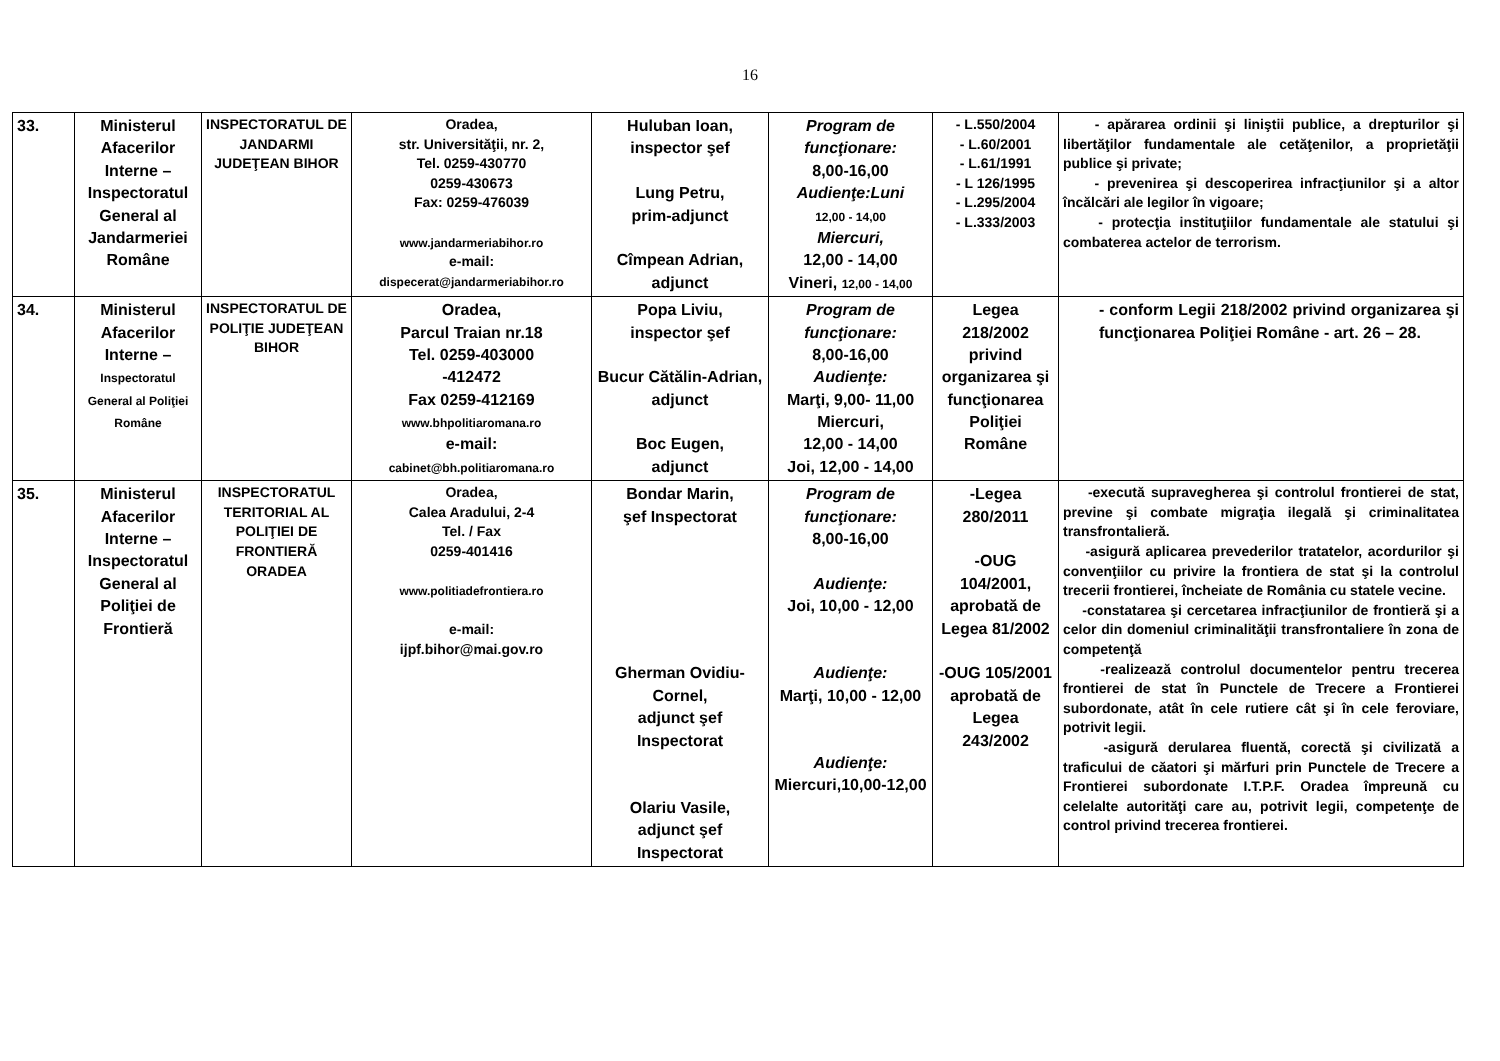16
| 33. | Ministerul Afacerilor Interne – Inspectoratul General al Jandarmeriei Române | INSPECTORATUL DE JANDARMI JUDEŢEAN BIHOR | Oradea, str. Universităţii, nr. 2, Tel. 0259-430770 0259-430673 Fax: 0259-476039 www.jandarmeriabihor.ro e-mail: dispecerat@jandarmeriabihor.ro | Huluban Ioan, inspector şef Lung Petru, prim-adjunct Cîmpean Adrian, adjunct | Program de funcţionare: 8,00-16,00 Audienţe:Luni 12,00 - 14,00 Miercuri, 12,00 - 14,00 Vineri, 12,00 - 14,00 | - L.550/2004 - L.60/2001 - L.61/1991 - L 126/1995 - L.295/2004 - L.333/2003 | - apărarea ordinii şi liniştii publice, a drepturilor şi libertăţilor fundamentale ale cetăţenilor, a proprietăţii publice şi private; - prevenirea şi descoperirea infracţiunilor şi a altor încălcări ale legilor în vigoare; - protecţia instituţiilor fundamentale ale statului şi combaterea actelor de terrorism. |
| 34. | Ministerul Afacerilor Interne – Inspectoratul General al Poliţiei Române | INSPECTORATUL DE POLIŢIE JUDEŢEAN BIHOR | Oradea, Parcul Traian nr.18 Tel. 0259-403000 -412472 Fax 0259-412169 www.bhpolitiaromana.ro e-mail: cabinet@bh.politiaromana.ro | Popa Liviu, inspector şef Bucur Cătălin-Adrian, adjunct Boc Eugen, adjunct | Program de funcţionare: 8,00-16,00 Audienţe: Marţi, 9,00- 11,00 Miercuri, 12,00 - 14,00 Joi, 12,00 - 14,00 | Legea 218/2002 privind organizarea şi funcţionarea Poliţiei Române | - conform Legii 218/2002 privind organizarea şi funcţionarea Poliţiei Române - art. 26 – 28. |
| 35. | Ministerul Afacerilor Interne – Inspectoratul General al Poliţiei de Frontieră | INSPECTORATUL TERITORIAL AL POLIŢIEI DE FRONTIERĂ ORADEA | Oradea, Calea Aradului, 2-4 Tel. / Fax 0259-401416 www.politiadefrontiera.ro e-mail: ijpf.bihor@mai.gov.ro | Bondar Marin, şef Inspectorat Gherman Ovidiu-Cornel, adjunct şef Inspectorat Olariu Vasile, adjunct şef Inspectorat | Program de funcţionare: 8,00-16,00 Audienţe: Joi, 10,00 - 12,00 Audienţe: Marţi, 10,00 - 12,00 Audienţe: Miercuri,10,00-12,00 | -Legea 280/2011 -OUG 104/2001, aprobată de Legea 81/2002 -OUG 105/2001 aprobată de Legea 243/2002 | -execută supravegherea şi controlul frontierei de stat, previne şi combate migraţia ilegală şi criminalitatea transfrontalieră. -asigură aplicarea prevederilor tratatelor, acordurilor şi convenţiilor cu privire la frontiera de stat şi la controlul trecerii frontierei, încheiate de România cu statele vecine. -constatarea şi cercetarea infracţiunilor de frontieră şi a celor din domeniul criminalităţii transfrontaliere în zona de competenţă -realizează controlul documentelor pentru trecerea frontierei de stat în Punctele de Trecere a Frontierei subordonate, atât în cele rutiere cât şi în cele feroviare, potrivit legii. -asigură derularea fluentă, corectă şi civilizată a traficului de căatori şi mărfuri prin Punctele de Trecere a Frontierei subordonate I.T.P.F. Oradea împreună cu celelalte autorităţi care au, potrivit legii, competenţe de control privind trecerea frontierei. |